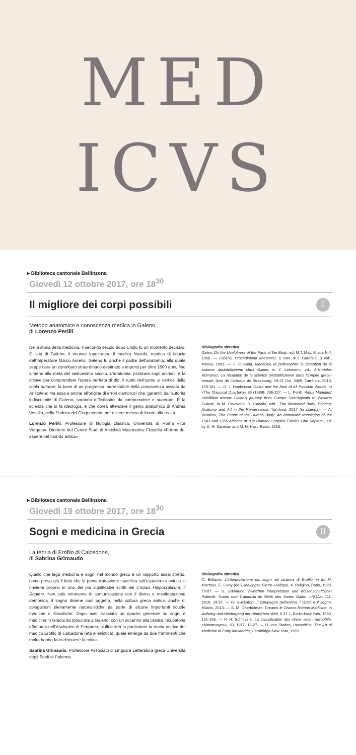MED
ICVS
▸ Biblioteca cantonale Bellinzona
Giovedì 12 ottobre 2017, ore 18<sup>30</sup>
Il migliore dei corpi possibili
I
Metodo anatomico e conoscenza medica in Galeno,
di Lorenzo Perilli
Nella storia della medicina, il secondo secolo dopo Cristo fu un momento decisivo. È l'età di Galeno, il «nuovo Ippocrate», il medico filosofo, medico di fiducia dell'imperatore Marco Aurelio. Galeno fu anche il padre dell'anatomia, alla quale seppe dare un contributo straordinario destinato a imporsi per oltre 1500 anni, fino almeno alla metà del sedicesimo secolo. L'anatomia, praticata sugli animali, è la chiave per comprendere l'opera perfetta di dio, il ruolo dell'uomo al vertice della scala naturae, la base di un progresso inarrestabile della conoscenza avviato da Aristotele: ma essa è anche all'origine di errori clamorosi che, garantiti dall'autorità indiscutibile di Galeno, saranno difficilissimi da comprendere e superare. È la scienza che si fa ideologia, e che dovrà attendere il genio anatomico di Andrea Vesalio, nella Padova del Cinquecento, per essere messa di fronte alla realtà.
Lorenzo Perilli, Professore di filologia classica, Università di Roma «Tor Vergata», Direttore del Centro Studi di Antichità Matematica Filosofia «Forme del sapere nel mondo antico»
Bibliografia sintetica
Galen, On the Usefulness of the Parts of the Body, ed. M.T. May, Ithaca-N.Y, 1968. — Galeno, Procedimenti anatomici, a cura di I. Garofalo, 3 voll., Milano, 1991. — J. Jouanna, Médecine et philosophie: la réception de la science aristotélicienne chez Galien, in Y. Lehmann, ed., Aristoteles Romanus. La réception de la science aristotélicienne dans l'Empire gréco-romain, Acte du Colloque de Strasbourg, 19-21 Oct. 2009, Turnhout, 2013, 159-181. — R. J. Hankinson, Galen and the Best of All Possible Worlds, in «The Classical Quarterly» 39 (1989), 206-227. — L. Perilli, Aldus Manutius' unfulfilled dream: Galen's journey from Campo Sant'Agostin to Western Culture, in M. Ciavolella, R. Canalis, edd., The Illustrated Body. Printing, Anatomy and Art in the Renaissance, Turnhout, 2017 (in stampa). — A. Vesalius, The Fabric of the Human Body: An annotated translation of the 1543 and 1555 editions of "De Humani Corporis Fabrica Libri Septem", ed. by D. H. Garrison and M. H. Hast, Basel, 2013.
▸ Biblioteca cantonale Bellinzona
Giovedì 19 ottobre 2017, ore 18<sup>30</sup>
Sogni e medicina in Grecia
II
La teoria di Erofilo di Calcedone,
di Sabrina Grimaudo
Quello che lega medicina e sogni nel mondo greco è un rapporto assai stretto, come prova già il fatto che la prima trattazione specifica sull'esperienza onirica si rinviene proprio in uno dei più significativi scritti del Corpus Hippocraticum: il Regime. Non solo strumento di comunicazione con il divino o manifestazione demonica, il sogno diviene così oggetto, nella cultura greca antica, anche di spiegazioni pienamente naturalistiche da parte di alcune importanti scuole mediche e filosofiche. Dopo aver tracciato un quadro generale su sogni e medicina in Grecia da Ippocrate a Galeno, con un accenno alla pratica incubatoria effettuata nell'Asclepieo di Pergamo, si illustrerà in particolare la teoria onirica del medico Erofilo di Calcedone (età ellenistica), quale emerge da due frammenti che molto hanno fatto discutere la critica.
Sabrina Grimaudo, Professore Associato di Lingua e Letteratura greca Università degli Studi di Palermo
Bibliografia sintetica
C. Brillante, L'interpretazione dei sogni nel sistema di Erofilo, in M. M. Mactoux, E. Geny (éd.), Mélanges Pierre Lévêque, 4, Religion, Paris, 1990, 79-87. — S. Grimaudo, Zwischen Interpretation und wissenschaftlicher Polemik. Traum und Traumbild im Werk des Arztes Galen, «RQA», 111, 2016, 24-37. — G. Guidorizzi, Il compagno dell'anima. I Greci e il sogno, Milano, 2013. — S. M. Oberhelman, Dreams in Graeco-Roman Medicine, in Aufstieg und Niedergang der römischen Welt, II 37.1, Berlin-New York, 1993, 121-156. — P. H. Schrijvers, La classification des rêves selon Hérophile, «Mnemosyne», 30, 1977, 13-27. — H. von Staden, Herophilus. The Art of Medicine in Early Alexandria, Cambridge-New York, 1989.